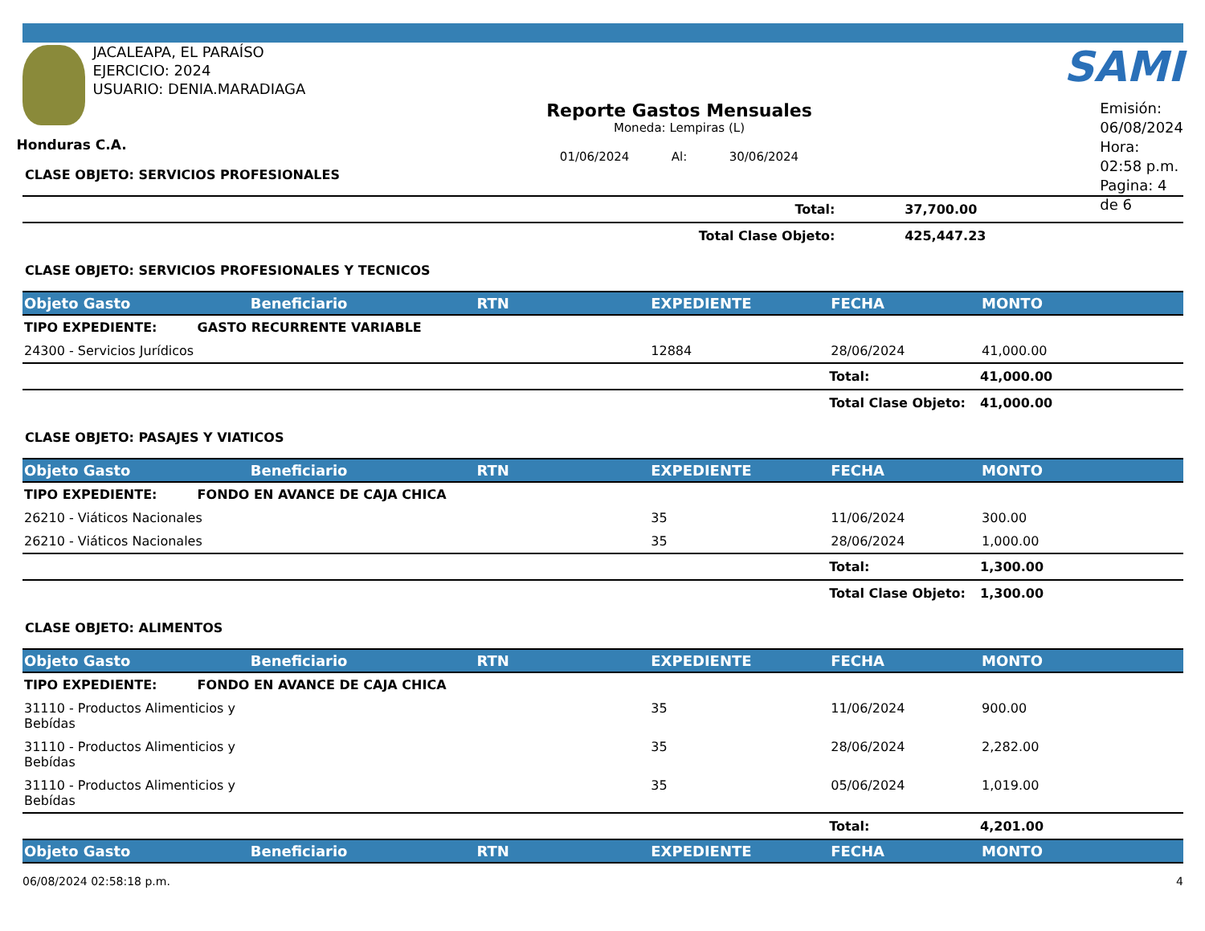JACALEAPA, EL PARAÍSO
EJERCICIO: 2024
USUARIO: DENIA.MARADIAGA
Honduras C.A.
Reporte Gastos Mensuales
Moneda: Lempiras (L)
01/06/2024 Al: 30/06/2024
SAMI
Emisión: 06/08/2024
Hora: 02:58 p.m.
Pagina: 4 de 6
CLASE OBJETO: SERVICIOS PROFESIONALES
| Total: | | 37,700.00 |
| Total Clase Objeto: | | 425,447.23 |
CLASE OBJETO: SERVICIOS PROFESIONALES Y TECNICOS
| Objeto Gasto | Beneficiario | RTN | EXPEDIENTE | FECHA | MONTO |
| --- | --- | --- | --- | --- | --- |
| TIPO EXPEDIENTE: GASTO RECURRENTE VARIABLE | | | | | |
| 24300 - Servicios Jurídicos | | | 12884 | 28/06/2024 | 41,000.00 |
| | | | | Total: | 41,000.00 |
| | | | | Total Clase Objeto: | 41,000.00 |
CLASE OBJETO: PASAJES Y VIATICOS
| Objeto Gasto | Beneficiario | RTN | EXPEDIENTE | FECHA | MONTO |
| --- | --- | --- | --- | --- | --- |
| TIPO EXPEDIENTE: FONDO EN AVANCE DE CAJA CHICA | | | | | |
| 26210 - Viáticos Nacionales | | | 35 | 11/06/2024 | 300.00 |
| 26210 - Viáticos Nacionales | | | 35 | 28/06/2024 | 1,000.00 |
| | | | | Total: | 1,300.00 |
| | | | | Total Clase Objeto: | 1,300.00 |
CLASE OBJETO: ALIMENTOS
| Objeto Gasto | Beneficiario | RTN | EXPEDIENTE | FECHA | MONTO |
| --- | --- | --- | --- | --- | --- |
| TIPO EXPEDIENTE: FONDO EN AVANCE DE CAJA CHICA | | | | | |
| 31110 - Productos Alimenticios y Bebídas | | | 35 | 11/06/2024 | 900.00 |
| 31110 - Productos Alimenticios y Bebídas | | | 35 | 28/06/2024 | 2,282.00 |
| 31110 - Productos Alimenticios y Bebídas | | | 35 | 05/06/2024 | 1,019.00 |
| | | | | Total: | 4,201.00 |
| Objeto Gasto | Beneficiario | RTN | EXPEDIENTE | FECHA | MONTO |
06/08/2024 02:58:18 p.m. 4